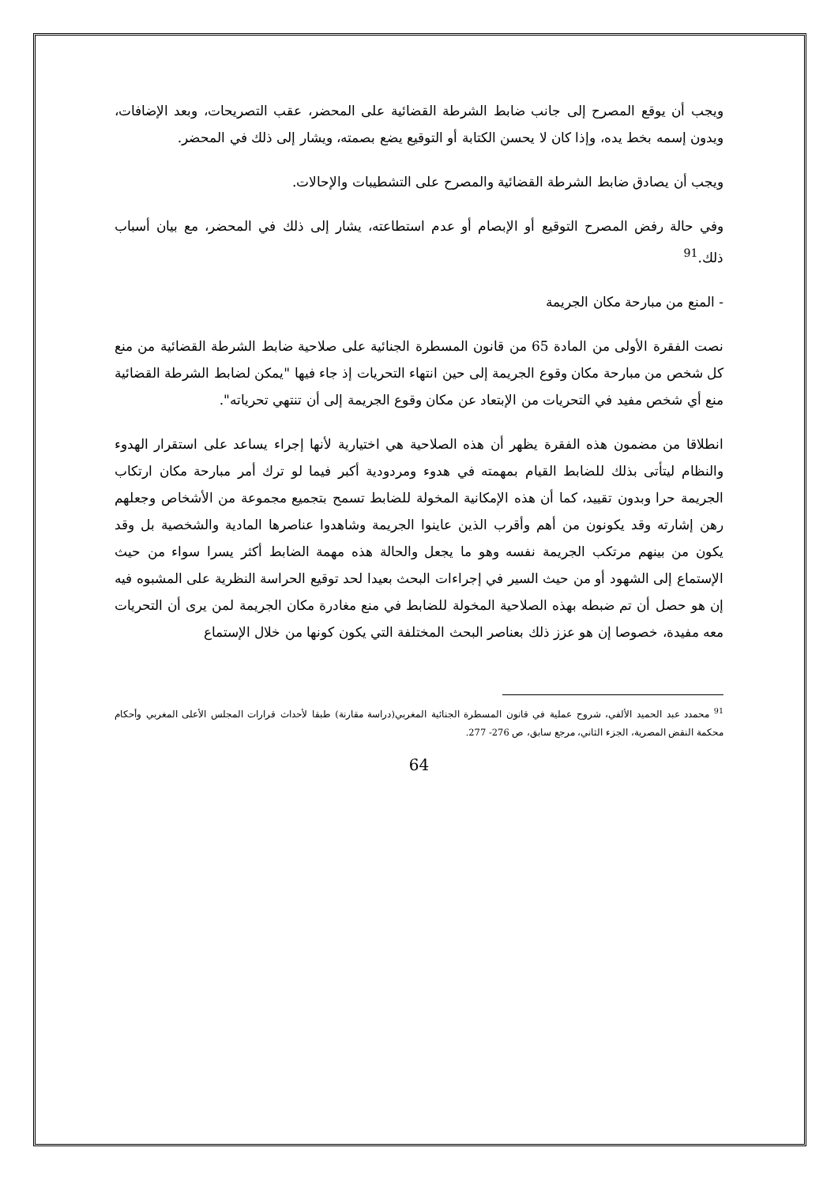ويجب أن يوقع المصرح إلى جانب ضابط الشرطة القضائية على المحضر، عقب التصريحات، وبعد الإضافات، ويدون إسمه بخط يده، وإذا كان لا يحسن الكتابة أو التوقيع يضع بصمته، ويشار إلى ذلك في المحضر.
ويجب أن يصادق ضابط الشرطة القضائية والمصرح على التشطيبات والإحالات.
وفي حالة رفض المصرح التوقيع أو الإبصام أو عدم استطاعته، يشار إلى ذلك في المحضر، مع بيان أسباب ذلك.<sup>91</sup>
- المنع من مبارحة مكان الجريمة
نصت الفقرة الأولى من المادة 65 من قانون المسطرة الجنائية على صلاحية ضابط الشرطة القضائية من منع كل شخص من مبارحة مكان وقوع الجريمة إلى حين انتهاء التحريات إذ جاء فيها "يمكن لضابط الشرطة القضائية منع أي شخص مفيد في التحريات من الإبتعاد عن مكان وقوع الجريمة إلى أن تنتهي تحرياته".
انطلاقا من مضمون هذه الفقرة يظهر أن هذه الصلاحية هي اختيارية لأنها إجراء يساعد على استقرار الهدوء والنظام ليتأتى بذلك للضابط القيام بمهمته في هدوء ومردودية أكبر فيما لو ترك أمر مبارحة مكان ارتكاب الجريمة حرا وبدون تقييد، كما أن هذه الإمكانية المخولة للضابط تسمح بتجميع مجموعة من الأشخاص وجعلهم رهن إشارته وقد يكونون من أهم وأقرب الذين عاينوا الجريمة وشاهدوا عناصرها المادية والشخصية بل وقد يكون من بينهم مرتكب الجريمة نفسه وهو ما يجعل والحالة هذه مهمة الضابط أكثر يسرا سواء من حيث الإستماع إلى الشهود أو من حيث السير في إجراءات البحث بعيدا لحد توقيع الحراسة النظرية على المشبوه فيه إن هو حصل أن تم ضبطه بهذه الصلاحية المخولة للضابط في منع مغادرة مكان الجريمة لمن يرى أن التحريات معه مفيدة، خصوصا إن هو عزز ذلك بعناصر البحث المختلفة التي يكون كونها من خلال الإستماع
<sup>91</sup> محمدد عبد الحميد الألفي، شروح عملية في قانون المسطرة الجنائية المغربي(دراسة مقارنة) طبقا لأحداث قرارات المجلس الأعلى المغربي وأحكام محكمة النقض المصرية، الجزء الثاني، مرجع سابق، ص 276- 277.
64